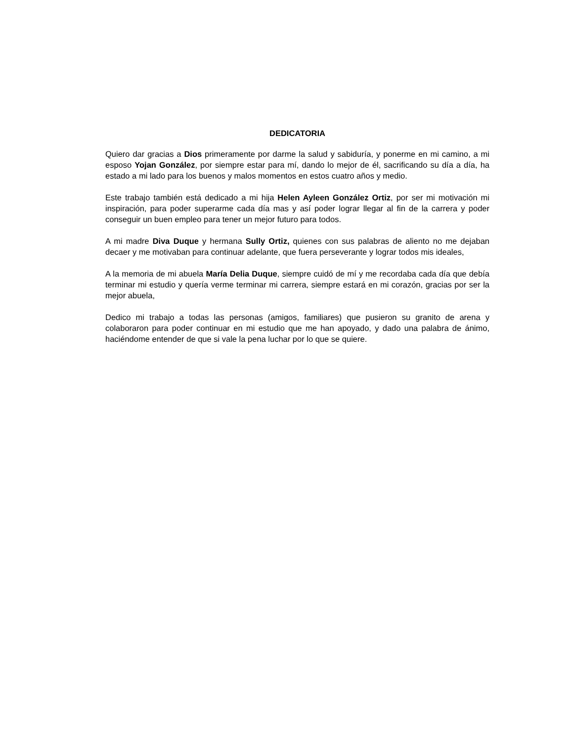DEDICATORIA
Quiero dar gracias a Dios primeramente por darme la salud y sabiduría, y ponerme en mi camino, a mi esposo Yojan González, por siempre estar para mí, dando lo mejor de él, sacrificando su día a día, ha estado a mi lado para los buenos y malos momentos en estos cuatro años y medio.
Este trabajo también está dedicado a mi hija Helen Ayleen González Ortiz, por ser mi motivación mi inspiración, para poder superarme cada día mas y así poder lograr llegar al fin de la carrera y poder conseguir un buen empleo para tener un mejor futuro para todos.
A mi madre Diva Duque y hermana Sully Ortiz, quienes con sus palabras de aliento no me dejaban decaer y me motivaban para continuar adelante, que fuera perseverante y lograr todos mis ideales,
A la memoria de mi abuela María Delia Duque, siempre cuidó de mí y me recordaba cada día que debía terminar mi estudio y quería verme terminar mi carrera, siempre estará en mi corazón, gracias por ser la mejor abuela,
Dedico mi trabajo a todas las personas (amigos, familiares) que pusieron su granito de arena y colaboraron para poder continuar en mi estudio que me han apoyado, y dado una palabra de ánimo, haciéndome entender de que si vale la pena luchar por lo que se quiere.